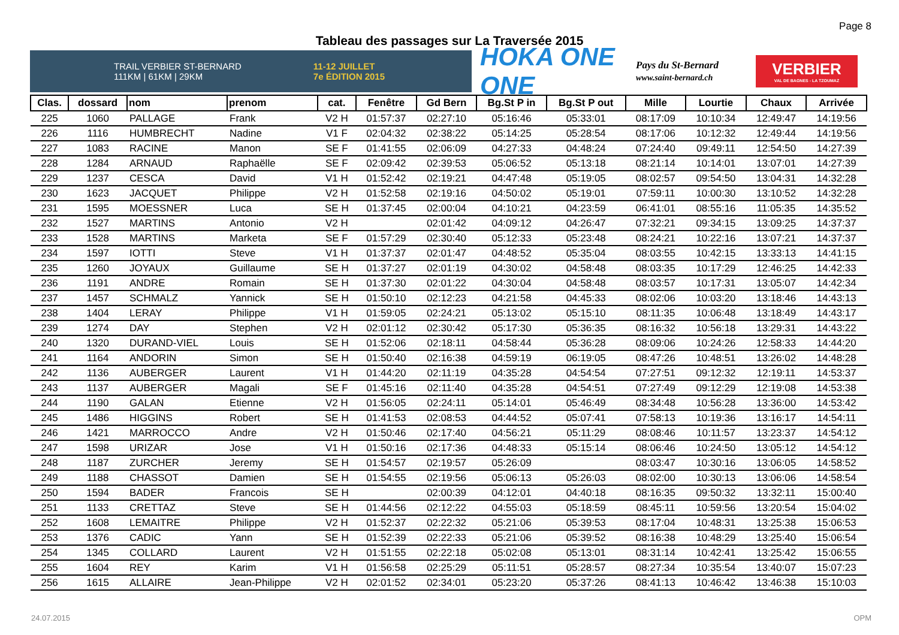Page 8
Tableau des passages sur La Traversée 2015
TRAIL VERBIER ST-BERNARD
111KM | 61KM | 29KM
11-12 JUILLET
7e ÉDITION 2015
HOKA ONE ONE
Pays du St-Bernard
www.saint-bernard.ch
VERBIER
VAL DE BAGNES - LA TZOUMAZ
| Clas. | dossard | nom | prenom | cat. | Fenêtre | Gd Bern | Bg.St P in | Bg.St P out | Mille | Lourtie | Chaux | Arrivée |
| --- | --- | --- | --- | --- | --- | --- | --- | --- | --- | --- | --- | --- |
| 225 | 1060 | PALLAGE | Frank | V2 H | 01:57:37 | 02:27:10 | 05:16:46 | 05:33:01 | 08:17:09 | 10:10:34 | 12:49:47 | 14:19:56 |
| 226 | 1116 | HUMBRECHT | Nadine | V1 F | 02:04:32 | 02:38:22 | 05:14:25 | 05:28:54 | 08:17:06 | 10:12:32 | 12:49:44 | 14:19:56 |
| 227 | 1083 | RACINE | Manon | SE F | 01:41:55 | 02:06:09 | 04:27:33 | 04:48:24 | 07:24:40 | 09:49:11 | 12:54:50 | 14:27:39 |
| 228 | 1284 | ARNAUD | Raphaëlle | SE F | 02:09:42 | 02:39:53 | 05:06:52 | 05:13:18 | 08:21:14 | 10:14:01 | 13:07:01 | 14:27:39 |
| 229 | 1237 | CESCA | David | V1 H | 01:52:42 | 02:19:21 | 04:47:48 | 05:19:05 | 08:02:57 | 09:54:50 | 13:04:31 | 14:32:28 |
| 230 | 1623 | JACQUET | Philippe | V2 H | 01:52:58 | 02:19:16 | 04:50:02 | 05:19:01 | 07:59:11 | 10:00:30 | 13:10:52 | 14:32:28 |
| 231 | 1595 | MOESSNER | Luca | SE H | 01:37:45 | 02:00:04 | 04:10:21 | 04:23:59 | 06:41:01 | 08:55:16 | 11:05:35 | 14:35:52 |
| 232 | 1527 | MARTINS | Antonio | V2 H | | 02:01:42 | 04:09:12 | 04:26:47 | 07:32:21 | 09:34:15 | 13:09:25 | 14:37:37 |
| 233 | 1528 | MARTINS | Marketa | SE F | 01:57:29 | 02:30:40 | 05:12:33 | 05:23:48 | 08:24:21 | 10:22:16 | 13:07:21 | 14:37:37 |
| 234 | 1597 | IOTTI | Steve | V1 H | 01:37:37 | 02:01:47 | 04:48:52 | 05:35:04 | 08:03:55 | 10:42:15 | 13:33:13 | 14:41:15 |
| 235 | 1260 | JOYAUX | Guillaume | SE H | 01:37:27 | 02:01:19 | 04:30:02 | 04:58:48 | 08:03:35 | 10:17:29 | 12:46:25 | 14:42:33 |
| 236 | 1191 | ANDRE | Romain | SE H | 01:37:30 | 02:01:22 | 04:30:04 | 04:58:48 | 08:03:57 | 10:17:31 | 13:05:07 | 14:42:34 |
| 237 | 1457 | SCHMALZ | Yannick | SE H | 01:50:10 | 02:12:23 | 04:21:58 | 04:45:33 | 08:02:06 | 10:03:20 | 13:18:46 | 14:43:13 |
| 238 | 1404 | LERAY | Philippe | V1 H | 01:59:05 | 02:24:21 | 05:13:02 | 05:15:10 | 08:11:35 | 10:06:48 | 13:18:49 | 14:43:17 |
| 239 | 1274 | DAY | Stephen | V2 H | 02:01:12 | 02:30:42 | 05:17:30 | 05:36:35 | 08:16:32 | 10:56:18 | 13:29:31 | 14:43:22 |
| 240 | 1320 | DURAND-VIEL | Louis | SE H | 01:52:06 | 02:18:11 | 04:58:44 | 05:36:28 | 08:09:06 | 10:24:26 | 12:58:33 | 14:44:20 |
| 241 | 1164 | ANDORIN | Simon | SE H | 01:50:40 | 02:16:38 | 04:59:19 | 06:19:05 | 08:47:26 | 10:48:51 | 13:26:02 | 14:48:28 |
| 242 | 1136 | AUBERGER | Laurent | V1 H | 01:44:20 | 02:11:19 | 04:35:28 | 04:54:54 | 07:27:51 | 09:12:32 | 12:19:11 | 14:53:37 |
| 243 | 1137 | AUBERGER | Magali | SE F | 01:45:16 | 02:11:40 | 04:35:28 | 04:54:51 | 07:27:49 | 09:12:29 | 12:19:08 | 14:53:38 |
| 244 | 1190 | GALAN | Etienne | V2 H | 01:56:05 | 02:24:11 | 05:14:01 | 05:46:49 | 08:34:48 | 10:56:28 | 13:36:00 | 14:53:42 |
| 245 | 1486 | HIGGINS | Robert | SE H | 01:41:53 | 02:08:53 | 04:44:52 | 05:07:41 | 07:58:13 | 10:19:36 | 13:16:17 | 14:54:11 |
| 246 | 1421 | MARROCCO | Andre | V2 H | 01:50:46 | 02:17:40 | 04:56:21 | 05:11:29 | 08:08:46 | 10:11:57 | 13:23:37 | 14:54:12 |
| 247 | 1598 | URIZAR | Jose | V1 H | 01:50:16 | 02:17:36 | 04:48:33 | 05:15:14 | 08:06:46 | 10:24:50 | 13:05:12 | 14:54:12 |
| 248 | 1187 | ZURCHER | Jeremy | SE H | 01:54:57 | 02:19:57 | 05:26:09 | | 08:03:47 | 10:30:16 | 13:06:05 | 14:58:52 |
| 249 | 1188 | CHASSOT | Damien | SE H | 01:54:55 | 02:19:56 | 05:06:13 | 05:26:03 | 08:02:00 | 10:30:13 | 13:06:06 | 14:58:54 |
| 250 | 1594 | BADER | Francois | SE H | | 02:00:39 | 04:12:01 | 04:40:18 | 08:16:35 | 09:50:32 | 13:32:11 | 15:00:40 |
| 251 | 1133 | CRETTAZ | Steve | SE H | 01:44:56 | 02:12:22 | 04:55:03 | 05:18:59 | 08:45:11 | 10:59:56 | 13:20:54 | 15:04:02 |
| 252 | 1608 | LEMAITRE | Philippe | V2 H | 01:52:37 | 02:22:32 | 05:21:06 | 05:39:53 | 08:17:04 | 10:48:31 | 13:25:38 | 15:06:53 |
| 253 | 1376 | CADIC | Yann | SE H | 01:52:39 | 02:22:33 | 05:21:06 | 05:39:52 | 08:16:38 | 10:48:29 | 13:25:40 | 15:06:54 |
| 254 | 1345 | COLLARD | Laurent | V2 H | 01:51:55 | 02:22:18 | 05:02:08 | 05:13:01 | 08:31:14 | 10:42:41 | 13:25:42 | 15:06:55 |
| 255 | 1604 | REY | Karim | V1 H | 01:56:58 | 02:25:29 | 05:11:51 | 05:28:57 | 08:27:34 | 10:35:54 | 13:40:07 | 15:07:23 |
| 256 | 1615 | ALLAIRE | Jean-Philippe | V2 H | 02:01:52 | 02:34:01 | 05:23:20 | 05:37:26 | 08:41:13 | 10:46:42 | 13:46:38 | 15:10:03 |
24.07.2015 OPM